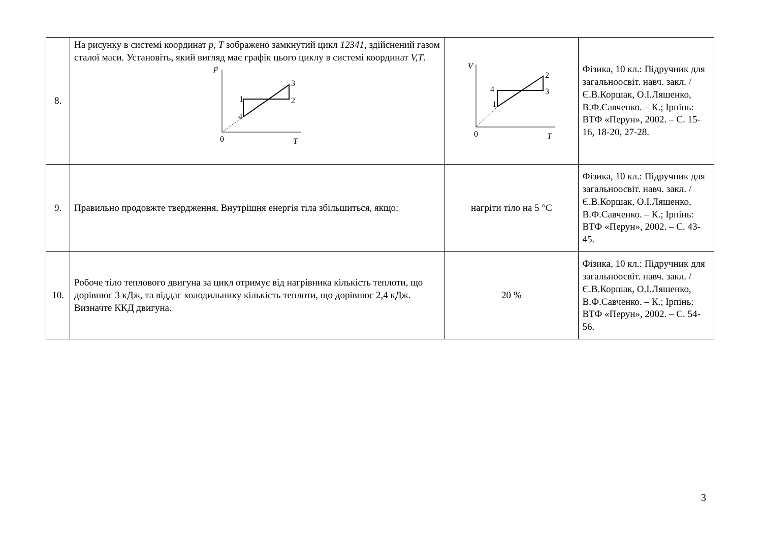| 8. | На рисунку в системі координат p, T зображено замкнутий цикл 12341 , здійснений газом сталої маси. Установіть, який вигляд має графік цього циклу в системі координат V,T . p 1 2 3 4 0 T | V 1 2 3 4 0 T | Фізика, 10 кл.: Підручник для загальноосвіт. навч. закл. / Є.В.Коршак, О.І.Ляшенко, В.Ф.Савченко. – К.; Ірпінь: ВТФ «Перун», 2002. – С. 15-16, 18-20, 27-28. |
| 9. | Правильно продовжте твердження. Внутрішня енергія тіла збільшиться, якщо: | нагріти тіло на 5 °С | Фізика, 10 кл.: Підручник для загальноосвіт. навч. закл. / Є.В.Коршак, О.І.Ляшенко, В.Ф.Савченко. – К.; Ірпінь: ВТФ «Перун», 2002. – С. 43-45. |
| 10. | Робоче тіло теплового двигуна за цикл отримує від нагрівника кількість теплоти, що дорівнює 3 кДж, та віддає холодильнику кількість теплоти, що дорівнює 2,4 кДж. Визначте ККД двигуна. | 20 % | Фізика, 10 кл.: Підручник для загальноосвіт. навч. закл. / Є.В.Коршак, О.І.Ляшенко, В.Ф.Савченко. – К.; Ірпінь: ВТФ «Перун», 2002. – С. 54-56. |
3